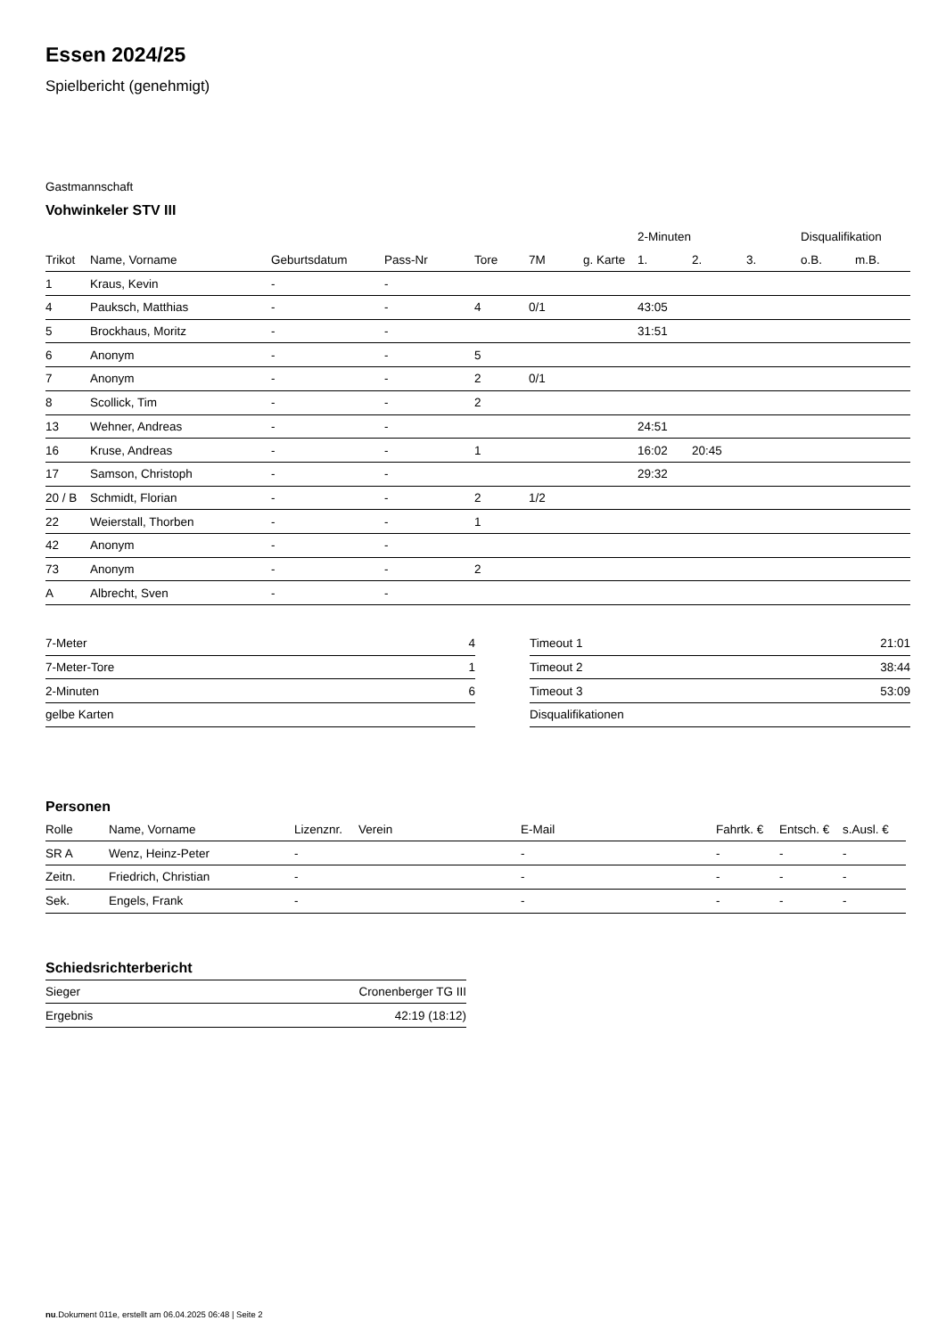Essen 2024/25
Spielbericht (genehmigt)
Gastmannschaft
Vohwinkeler STV III
| | | | | | | | 2-Minuten | | | Disqualifikation | |
| --- | --- | --- | --- | --- | --- | --- | --- | --- | --- | --- | --- |
| Trikot | Name, Vorname | Geburtsdatum | Pass-Nr | Tore | 7M | g. Karte | 1. | 2. | 3. | o.B. | m.B. |
| 1 | Kraus, Kevin | - | - | | | | | | | | |
| 4 | Pauksch, Matthias | - | - | 4 | 0/1 | | 43:05 | | | | |
| 5 | Brockhaus, Moritz | - | - | | | | 31:51 | | | | |
| 6 | Anonym | - | - | 5 | | | | | | | |
| 7 | Anonym | - | - | 2 | 0/1 | | | | | | |
| 8 | Scollick, Tim | - | - | 2 | | | | | | | |
| 13 | Wehner, Andreas | - | - | | | | 24:51 | | | | |
| 16 | Kruse, Andreas | - | - | 1 | | | 16:02 | 20:45 | | | |
| 17 | Samson, Christoph | - | - | | | | 29:32 | | | | |
| 20 / B | Schmidt, Florian | - | - | 2 | 1/2 | | | | | | |
| 22 | Weierstall, Thorben | - | - | 1 | | | | | | | |
| 42 | Anonym | - | - | | | | | | | | |
| 73 | Anonym | - | - | 2 | | | | | | | |
| A | Albrecht, Sven | - | - | | | | | | | | |
| 7-Meter | 4 |
| 7-Meter-Tore | 1 |
| 2-Minuten | 6 |
| gelbe Karten | |
| Timeout 1 | 21:01 |
| Timeout 2 | 38:44 |
| Timeout 3 | 53:09 |
| Disqualifikationen | |
Personen
| Rolle | Name, Vorname | Lizenznr. | Verein | E-Mail | Fahrtk. € | Entsch. € | s.Ausl. € |
| --- | --- | --- | --- | --- | --- | --- | --- |
| SR A | Wenz, Heinz-Peter | - | | - | - | - | - |
| Zeitn. | Friedrich, Christian | - | | - | - | - | - |
| Sek. | Engels, Frank | - | | - | - | - | - |
Schiedsrichterbericht
| Sieger | Cronenberger TG III |
| Ergebnis | 42:19 (18:12) |
nu.Dokument 011e, erstellt am 06.04.2025 06:48 | Seite 2